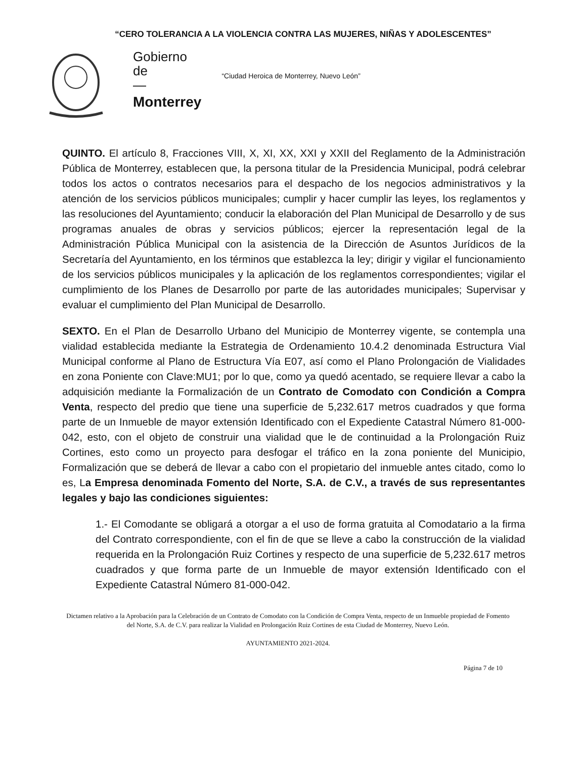“CERO TOLERANCIA A LA VIOLENCIA CONTRA LAS MUJERES, NIÑAS Y ADOLESCENTES”
Gobierno
de
—
Monterrey
“Ciudad Heroica de Monterrey, Nuevo León”
QUINTO. El artículo 8, Fracciones VIII, X, XI, XX, XXI y XXII del Reglamento de la Administración Pública de Monterrey, establecen que, la persona titular de la Presidencia Municipal, podrá celebrar todos los actos o contratos necesarios para el despacho de los negocios administrativos y la atención de los servicios públicos municipales; cumplir y hacer cumplir las leyes, los reglamentos y las resoluciones del Ayuntamiento; conducir la elaboración del Plan Municipal de Desarrollo y de sus programas anuales de obras y servicios públicos; ejercer la representación legal de la Administración Pública Municipal con la asistencia de la Dirección de Asuntos Jurídicos de la Secretaría del Ayuntamiento, en los términos que establezca la ley; dirigir y vigilar el funcionamiento de los servicios públicos municipales y la aplicación de los reglamentos correspondientes; vigilar el cumplimiento de los Planes de Desarrollo por parte de las autoridades municipales; Supervisar y evaluar el cumplimiento del Plan Municipal de Desarrollo.
SEXTO. En el Plan de Desarrollo Urbano del Municipio de Monterrey vigente, se contempla una vialidad establecida mediante la Estrategia de Ordenamiento 10.4.2 denominada Estructura Vial Municipal conforme al Plano de Estructura Vía E07, así como el Plano Prolongación de Vialidades en zona Poniente con Clave:MU1; por lo que, como ya quedó acentado, se requiere llevar a cabo la adquisición mediante la Formalización de un Contrato de Comodato con Condición a Compra Venta, respecto del predio que tiene una superficie de 5,232.617 metros cuadrados y que forma parte de un Inmueble de mayor extensión Identificado con el Expediente Catastral Número 81-000-042, esto, con el objeto de construir una vialidad que le de continuidad a la Prolongación Ruiz Cortines, esto como un proyecto para desfogar el tráfico en la zona poniente del Municipio, Formalización que se deberá de llevar a cabo con el propietario del inmueble antes citado, como lo es, La Empresa denominada Fomento del Norte, S.A. de C.V., a través de sus representantes legales y bajo las condiciones siguientes:
1.- El Comodante se obligará a otorgar a el uso de forma gratuita al Comodatario a la firma del Contrato correspondiente, con el fin de que se lleve a cabo la construcción de la vialidad requerida en la Prolongación Ruiz Cortines y respecto de una superficie de 5,232.617 metros cuadrados y que forma parte de un Inmueble de mayor extensión Identificado con el Expediente Catastral Número 81-000-042.
Dictamen relativo a la Aprobación para la Celebración de un Contrato de Comodato con la Condición de Compra Venta, respecto de un Inmueble propiedad de Fomento del Norte, S.A. de C.V. para realizar la Vialidad en Prolongación Ruiz Cortines de esta Ciudad de Monterrey, Nuevo León.
AYUNTAMIENTO 2021-2024.
Página 7 de 10